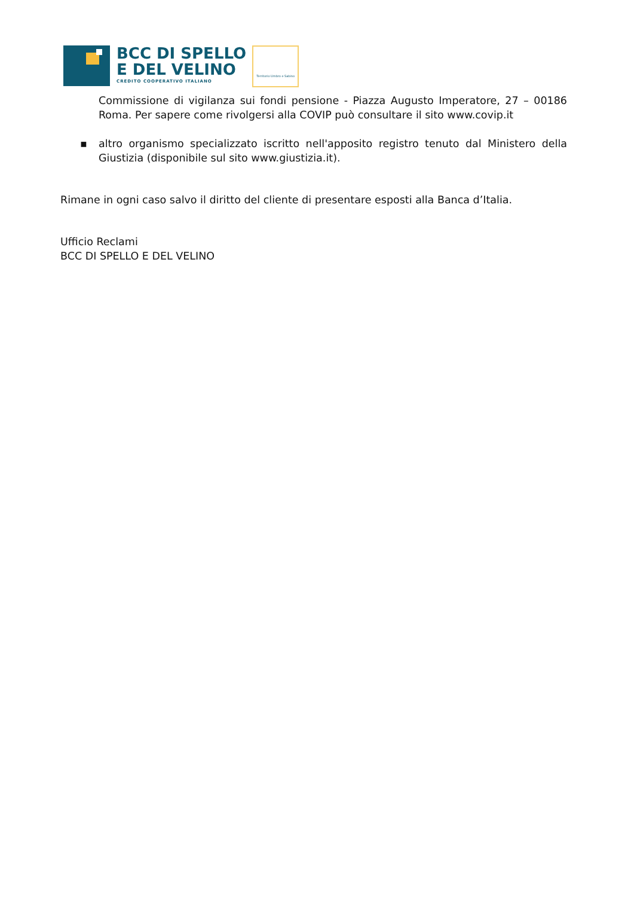BCC DI SPELLO
E DEL VELINO
CREDITO COOPERATIVO ITALIANO
Territorio Umbro e Sabino
Commissione di vigilanza sui fondi pensione - Piazza Augusto Imperatore, 27 – 00186 Roma. Per sapere come rivolgersi alla COVIP può consultare il sito www.covip.it
▪ altro organismo specializzato iscritto nell'apposito registro tenuto dal Ministero della Giustizia (disponibile sul sito www.giustizia.it).
Rimane in ogni caso salvo il diritto del cliente di presentare esposti alla Banca d’Italia.
Ufficio Reclami
BCC DI SPELLO E DEL VELINO